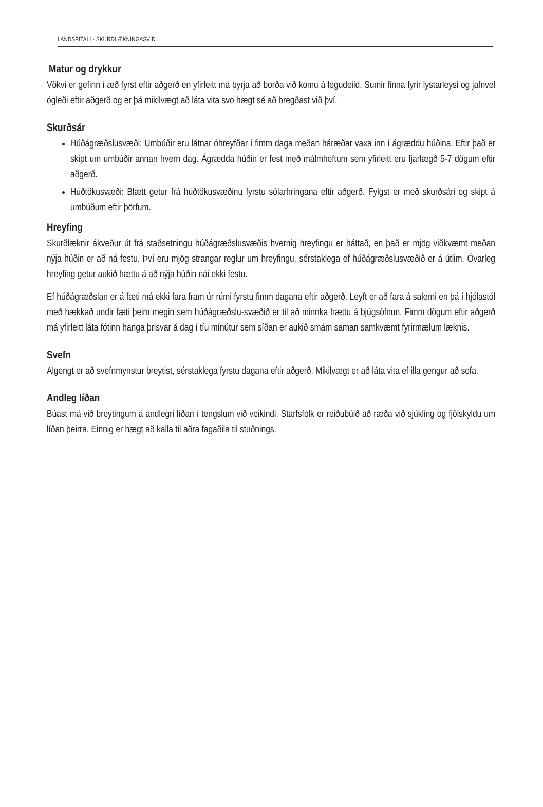LANDSPÍTALI - SKURÐLÆKNINGASVIÐ
Matur og drykkur
Vökvi er gefinn í æð fyrst eftir aðgerð en yfirleitt má byrja að borða við komu á legudeild. Sumir finna fyrir lystarleysi og jafnvel ógleði eftir aðgerð og er þá mikilvægt að láta vita svo hægt sé að bregðast við því.
Skurðsár
Húðágræðslusvæði: Umbúðir eru látnar óhreyfðar í fimm daga meðan háræðar vaxa inn í ágræddu húðina. Eftir það er skipt um umbúðir annan hvern dag. Ágrædda húðin er fest með málmheftum sem yfirleitt eru fjarlægð 5-7 dögum eftir aðgerð.
Húðtökusvæði: Blætt getur frá húðtökusvæðinu fyrstu sólarhringana eftir aðgerð. Fylgst er með skurðsári og skipt á umbúðum eftir þörfum.
Hreyfing
Skurðlæknir ákveður út frá staðsetningu húðágræðslusvæðis hvernig hreyfingu er háttað, en það er mjög viðkvæmt meðan nýja húðin er að ná festu. Því eru mjög strangar reglur um hreyfingu, sérstaklega ef húðágræðslusvæðið er á útlim. Óvarleg hreyfing getur aukið hættu á að nýja húðin nái ekki festu.
Ef húðágræðslan er á fæti má ekki fara fram úr rúmi fyrstu fimm dagana eftir aðgerð. Leyft er að fara á salerni en þá í hjólastól með hækkað undir fæti þeim megin sem húðágræðslu-svæðið er til að minnka hættu á bjúgsöfnun. Fimm dögum eftir aðgerð má yfirleitt láta fótinn hanga þrisvar á dag í tíu mínútur sem síðan er aukið smám saman samkvæmt fyrirmælum læknis.
Svefn
Algengt er að svefnmynstur breytist, sérstaklega fyrstu dagana eftir aðgerð. Mikilvægt er að láta vita ef illa gengur að sofa.
Andleg líðan
Búast má við breytingum á andlegri líðan í tengslum við veikindi. Starfsfólk er reiðubúið að ræða við sjúkling og fjölskyldu um líðan þeirra. Einnig er hægt að kalla til aðra fagaðila til stuðnings.